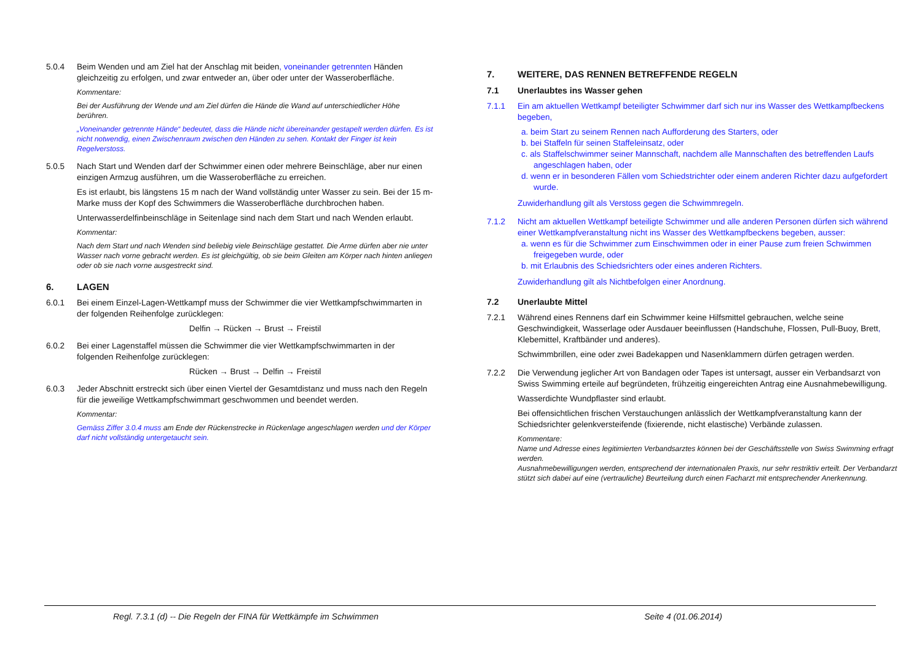5.0.4 Beim Wenden und am Ziel hat der Anschlag mit beiden, voneinander getrennten Händen gleichzeitig zu erfolgen, und zwar entweder an, über oder unter der Wasseroberfläche.
Kommentare:
Bei der Ausführung der Wende und am Ziel dürfen die Hände die Wand auf unterschiedlicher Höhe berühren.
„Voneinander getrennte Hände“ bedeutet, dass die Hände nicht übereinander gestapelt werden dürfen. Es ist nicht notwendig, einen Zwischenraum zwischen den Händen zu sehen. Kontakt der Finger ist kein Regelverstoss.
5.0.5 Nach Start und Wenden darf der Schwimmer einen oder mehrere Beinschläge, aber nur einen einzigen Armzug ausführen, um die Wasseroberfläche zu erreichen.
Es ist erlaubt, bis längstens 15 m nach der Wand vollständig unter Wasser zu sein. Bei der 15 m-Marke muss der Kopf des Schwimmers die Wasseroberfläche durchbrochen haben.
Unterwasserdelfinbeinschläge in Seitenlage sind nach dem Start und nach Wenden erlaubt.
Kommentar:
Nach dem Start und nach Wenden sind beliebig viele Beinschläge gestattet. Die Arme dürfen aber nie unter Wasser nach vorne gebracht werden. Es ist gleichgültig, ob sie beim Gleiten am Körper nach hinten anliegen oder ob sie nach vorne ausgestreckt sind.
6. LAGEN
6.0.1 Bei einem Einzel-Lagen-Wettkampf muss der Schwimmer die vier Wettkampfschwimmarten in der folgenden Reihenfolge zurücklegen:
Delfin → Rücken → Brust → Freistil
6.0.2 Bei einer Lagenstaffel müssen die Schwimmer die vier Wettkampfschwimmarten in der folgenden Reihenfolge zurücklegen:
Rücken → Brust → Delfin → Freistil
6.0.3 Jeder Abschnitt erstreckt sich über einen Viertel der Gesamtdistanz und muss nach den Regeln für die jeweilige Wettkampfschwimmart geschwommen und beendet werden.
Kommentar:
Gemäss Ziffer 3.0.4 muss am Ende der Rückenstrecke in Rückenlage angeschlagen werden und der Körper darf nicht vollständig untergetaucht sein.
7. WEITERE, DAS RENNEN BETREFFENDE REGELN
7.1 Unerlaubtes ins Wasser gehen
7.1.1 Ein am aktuellen Wettkampf beteiligter Schwimmer darf sich nur ins Wasser des Wettkampfbeckens begeben,
a. beim Start zu seinem Rennen nach Aufforderung des Starters, oder
b. bei Staffeln für seinen Staffeleinsatz, oder
c. als Staffelschwimmer seiner Mannschaft, nachdem alle Mannschaften des betreffenden Laufs angeschlagen haben, oder
d. wenn er in besonderen Fällen vom Schiedstrichter oder einem anderen Richter dazu aufgefordert wurde.
Zuwiderhandlung gilt als Verstoss gegen die Schwimmregeln.
7.1.2 Nicht am aktuellen Wettkampf beteiligte Schwimmer und alle anderen Personen dürfen sich während einer Wettkampfveranstaltung nicht ins Wasser des Wettkampfbeckens begeben, ausser:
a. wenn es für die Schwimmer zum Einschwimmen oder in einer Pause zum freien Schwimmen freigegeben wurde, oder
b. mit Erlaubnis des Schiedsrichters oder eines anderen Richters.
Zuwiderhandlung gilt als Nichtbefolgen einer Anordnung.
7.2 Unerlaubte Mittel
7.2.1 Während eines Rennens darf ein Schwimmer keine Hilfsmittel gebrauchen, welche seine Geschwindigkeit, Wasserlage oder Ausdauer beeinflussen (Handschuhe, Flossen, Pull-Buoy, Brett, Klebemittel, Kraftbänder und anderes).
Schwimmbrillen, eine oder zwei Badekappen und Nasenklammern dürfen getragen werden.
7.2.2 Die Verwendung jeglicher Art von Bandagen oder Tapes ist untersagt, ausser ein Verbandsarzt von Swiss Swimming erteile auf begründeten, frühzeitig eingereichten Antrag eine Ausnahmebewilligung.
Wasserdichte Wundpflaster sind erlaubt.
Bei offensichtlichen frischen Verstauchungen anlässlich der Wettkampfveranstaltung kann der Schiedsrichter gelenkversteifende (fixierende, nicht elastische) Verbände zulassen.
Kommentare:
Name und Adresse eines legitimierten Verbandsarztes können bei der Geschäftsstelle von Swiss Swimming erfragt werden.
Ausnahmebewilligungen werden, entsprechend der internationalen Praxis, nur sehr restriktiv erteilt. Der Verbandarzt stützt sich dabei auf eine (vertrauliche) Beurteilung durch einen Facharzt mit entsprechender Anerkennung.
Regl. 7.3.1 (d) -- Die Regeln der FINA für Wettkämpfe im Schwimmen Seite 4 (01.06.2014)